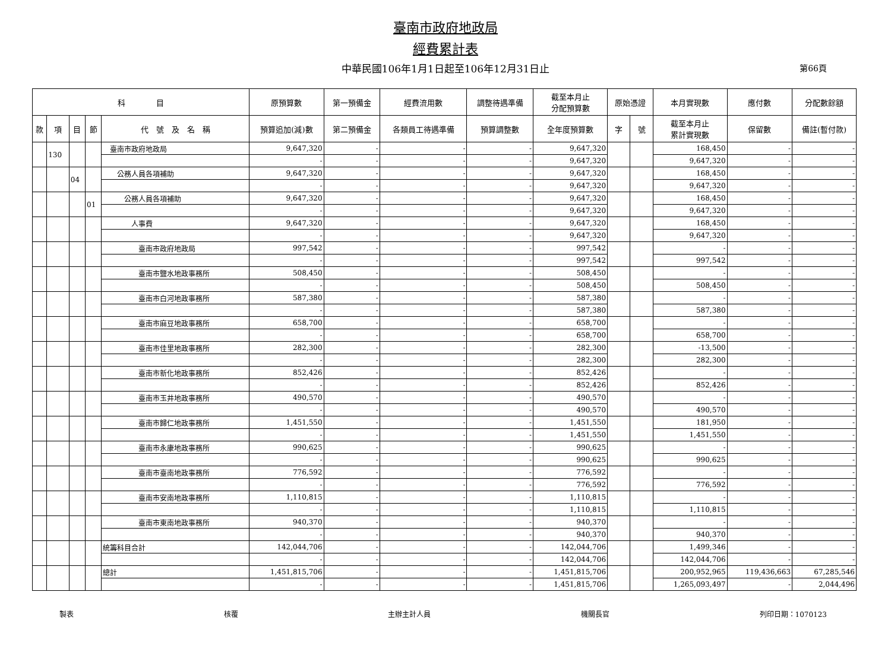臺南市政府地政局
經費累計表
中華民國106年1月1日起至106年12月31日止 第66頁
| 科 目 | | | | | 原預算數 | 第一預備金 | 經費流用數 | 調整待遇準備 | 截至本月止 分配預算數 | 原始憑證 | | 本月實現數 | 應付數 | 分配數餘額 |
| --- | --- | --- | --- | --- | --- | --- | --- | --- | --- | --- | --- | --- | --- | --- |
| 款 | 項 | 目 | 節 | 代 號 及 名 稱 | 預算追加(減)數 | 第二預備金 | 各類員工待遇準備 | 預算調整數 | 全年度預算數 | 字 | 號 | 截至本月止 累計實現數 | 保留數 | 備註(暫付款) |
| | 130 | | | 臺南市政府地政局 | 9,647,320 | - | - | - | 9,647,320 | | | 168,450 | - | - |
| | | | | | - | - | - | - | 9,647,320 | | | 9,647,320 | - | - |
| | | 04 | | 公務人員各項補助 | 9,647,320 | - | - | - | 9,647,320 | | | 168,450 | - | - |
| | | | | | - | - | - | - | 9,647,320 | | | 9,647,320 | - | - |
| | | | 01 | 公務人員各項補助 | 9,647,320 | - | - | - | 9,647,320 | | | 168,450 | - | - |
| | | | | | - | - | - | - | 9,647,320 | | | 9,647,320 | - | - |
| | | | | 人事費 | 9,647,320 | - | - | - | 9,647,320 | | | 168,450 | - | - |
| | | | | | - | - | - | - | 9,647,320 | | | 9,647,320 | - | - |
| | | | | 臺南市政府地政局 | 997,542 | - | - | - | 997,542 | | | - | - | - |
| | | | | | - | - | - | - | 997,542 | | | 997,542 | - | - |
| | | | | 臺南市鹽水地政事務所 | 508,450 | - | - | - | 508,450 | | | - | - | - |
| | | | | | - | - | - | - | 508,450 | | | 508,450 | - | - |
| | | | | 臺南市白河地政事務所 | 587,380 | - | - | - | 587,380 | | | - | - | - |
| | | | | | - | - | - | - | 587,380 | | | 587,380 | - | - |
| | | | | 臺南市麻豆地政事務所 | 658,700 | - | - | - | 658,700 | | | - | - | - |
| | | | | | - | - | - | - | 658,700 | | | 658,700 | - | - |
| | | | | 臺南市佳里地政事務所 | 282,300 | - | - | - | 282,300 | | | -13,500 | - | - |
| | | | | | - | - | - | - | 282,300 | | | 282,300 | - | - |
| | | | | 臺南市新化地政事務所 | 852,426 | - | - | - | 852,426 | | | - | - | - |
| | | | | | - | - | - | - | 852,426 | | | 852,426 | - | - |
| | | | | 臺南市玉井地政事務所 | 490,570 | - | - | - | 490,570 | | | - | - | - |
| | | | | | - | - | - | - | 490,570 | | | 490,570 | - | - |
| | | | | 臺南市歸仁地政事務所 | 1,451,550 | - | - | - | 1,451,550 | | | 181,950 | - | - |
| | | | | | - | - | - | - | 1,451,550 | | | 1,451,550 | - | - |
| | | | | 臺南市永康地政事務所 | 990,625 | - | - | - | 990,625 | | | - | - | - |
| | | | | | - | - | - | - | 990,625 | | | 990,625 | - | - |
| | | | | 臺南市臺南地政事務所 | 776,592 | - | - | - | 776,592 | | | - | - | - |
| | | | | | - | - | - | - | 776,592 | | | 776,592 | - | - |
| | | | | 臺南市安南地政事務所 | 1,110,815 | - | - | - | 1,110,815 | | | - | - | - |
| | | | | | - | - | - | - | 1,110,815 | | | 1,110,815 | - | - |
| | | | | 臺南市東南地政事務所 | 940,370 | - | - | - | 940,370 | | | - | - | - |
| | | | | | - | - | - | - | 940,370 | | | 940,370 | - | - |
| | | | | 統籌科目合計 | 142,044,706 | - | - | - | 142,044,706 | | | 1,499,346 | - | - |
| | | | | | - | - | - | - | 142,044,706 | | | 142,044,706 | - | - |
| | | | | 總計 | 1,451,815,706 | - | - | - | 1,451,815,706 | | | 200,952,965 | 119,436,663 | 67,285,546 |
| | | | | | - | - | - | - | 1,451,815,706 | | | 1,265,093,497 | - | 2,044,496 |
製表 核覆 主辦主計人員 機關長官 列印日期：1070123